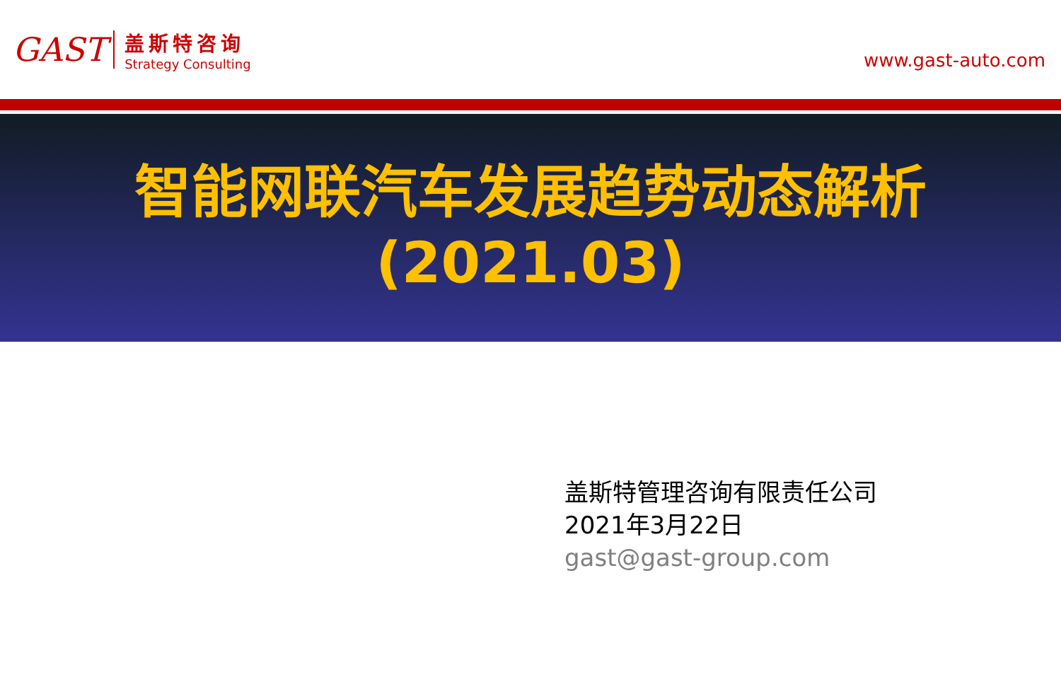GAST
盖斯特咨询
Strategy Consulting
www.gast-auto.com
智能网联汽车发展趋势动态解析
(2021.03)
盖斯特管理咨询有限责任公司
2021年3月22日
gast@gast-group.com